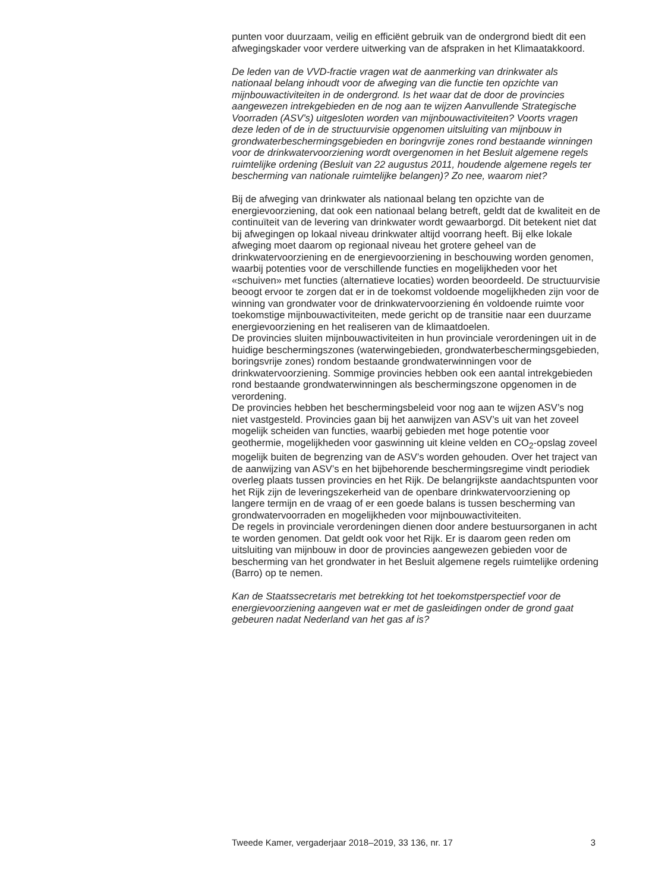punten voor duurzaam, veilig en efficiënt gebruik van de ondergrond biedt dit een afwegingskader voor verdere uitwerking van de afspraken in het Klimaatakkoord.
De leden van de VVD-fractie vragen wat de aanmerking van drinkwater als nationaal belang inhoudt voor de afweging van die functie ten opzichte van mijnbouwactiviteiten in de ondergrond. Is het waar dat de door de provincies aangewezen intrekgebieden en de nog aan te wijzen Aanvullende Strategische Voorraden (ASV’s) uitgesloten worden van mijnbouwactiviteiten? Voorts vragen deze leden of de in de structuurvisie opgenomen uitsluiting van mijnbouw in grondwaterbeschermingsgebieden en boringvrije zones rond bestaande winningen voor de drinkwatervoorziening wordt overgenomen in het Besluit algemene regels ruimtelijke ordening (Besluit van 22 augustus 2011, houdende algemene regels ter bescherming van nationale ruimtelijke belangen)? Zo nee, waarom niet?
Bij de afweging van drinkwater als nationaal belang ten opzichte van de energievoorziening, dat ook een nationaal belang betreft, geldt dat de kwaliteit en de continuïteit van de levering van drinkwater wordt gewaarborgd. Dit betekent niet dat bij afwegingen op lokaal niveau drinkwater altijd voorrang heeft. Bij elke lokale afweging moet daarom op regionaal niveau het grotere geheel van de drinkwatervoorziening en de energievoorziening in beschouwing worden genomen, waarbij potenties voor de verschillende functies en mogelijkheden voor het «schuiven» met functies (alternatieve locaties) worden beoordeeld. De structuurvisie beoogt ervoor te zorgen dat er in de toekomst voldoende mogelijkheden zijn voor de winning van grondwater voor de drinkwatervoorziening én voldoende ruimte voor toekomstige mijnbouwactiviteiten, mede gericht op de transitie naar een duurzame energievoorziening en het realiseren van de klimaatdoelen.
De provincies sluiten mijnbouwactiviteiten in hun provinciale verordeningen uit in de huidige beschermingszones (waterwingebieden, grondwaterbeschermingsgebieden, boringsvrije zones) rondom bestaande grondwaterwinningen voor de drinkwatervoorziening. Sommige provincies hebben ook een aantal intrekgebieden rond bestaande grondwaterwinningen als beschermingszone opgenomen in de verordening.
De provincies hebben het beschermingsbeleid voor nog aan te wijzen ASV’s nog niet vastgesteld. Provincies gaan bij het aanwijzen van ASV’s uit van het zoveel mogelijk scheiden van functies, waarbij gebieden met hoge potentie voor geothermie, mogelijkheden voor gaswinning uit kleine velden en CO<sub>2</sub>-opslag zoveel mogelijk buiten de begrenzing van de ASV’s worden gehouden. Over het traject van de aanwijzing van ASV’s en het bijbehorende beschermingsregime vindt periodiek overleg plaats tussen provincies en het Rijk. De belangrijkste aandachtspunten voor het Rijk zijn de leveringszekerheid van de openbare drinkwatervoorziening op langere termijn en de vraag of er een goede balans is tussen bescherming van grondwatervoorraden en mogelijkheden voor mijnbouwactiviteiten.
De regels in provinciale verordeningen dienen door andere bestuursorganen in acht te worden genomen. Dat geldt ook voor het Rijk. Er is daarom geen reden om uitsluiting van mijnbouw in door de provincies aangewezen gebieden voor de bescherming van het grondwater in het Besluit algemene regels ruimtelijke ordening (Barro) op te nemen.
Kan de Staatssecretaris met betrekking tot het toekomstperspectief voor de energievoorziening aangeven wat er met de gasleidingen onder de grond gaat gebeuren nadat Nederland van het gas af is?
Tweede Kamer, vergaderjaar 2018–2019, 33 136, nr. 17 3